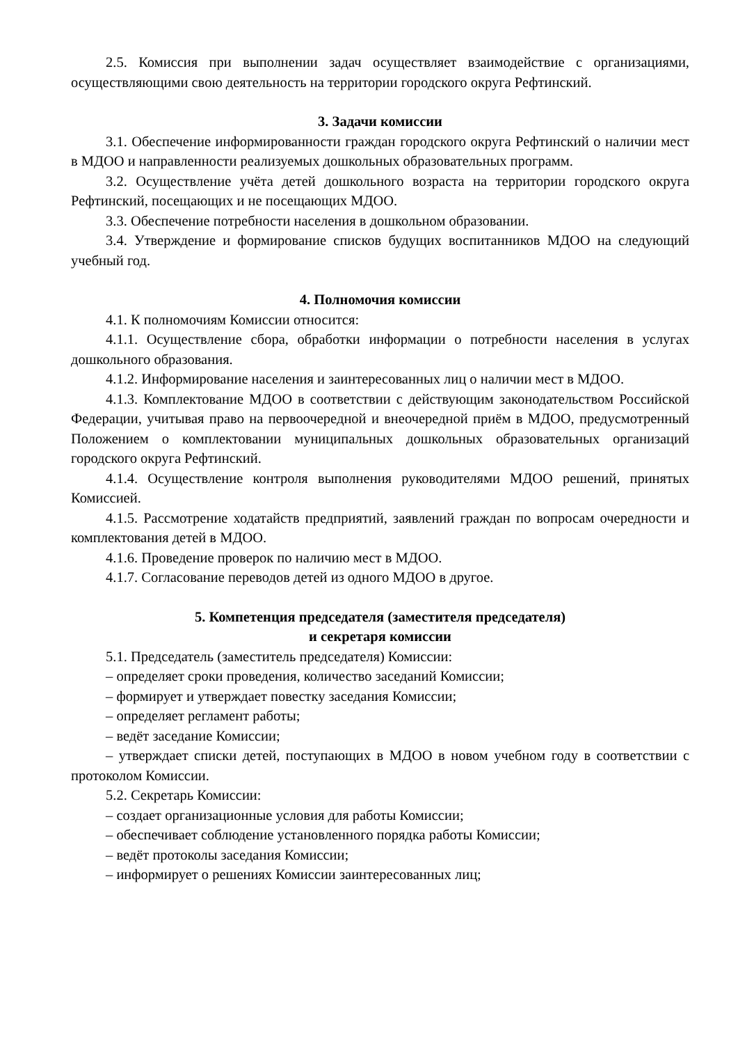2.5. Комиссия при выполнении задач осуществляет взаимодействие с организациями, осуществляющими свою деятельность на территории городского округа Рефтинский.
3. Задачи комиссии
3.1. Обеспечение информированности граждан городского округа Рефтинский о наличии мест в МДОО и направленности реализуемых дошкольных образовательных программ.
3.2. Осуществление учёта детей дошкольного возраста на территории городского округа Рефтинский, посещающих и не посещающих МДОО.
3.3. Обеспечение потребности населения в дошкольном образовании.
3.4. Утверждение и формирование списков будущих воспитанников МДОО на следующий учебный год.
4. Полномочия комиссии
4.1. К полномочиям Комиссии относится:
4.1.1. Осуществление сбора, обработки информации о потребности населения в услугах дошкольного образования.
4.1.2. Информирование населения и заинтересованных лиц о наличии мест в МДОО.
4.1.3. Комплектование МДОО в соответствии с действующим законодательством Российской Федерации, учитывая право на первоочередной и внеочередной приём в МДОО, предусмотренный Положением о комплектовании муниципальных дошкольных образовательных организаций городского округа Рефтинский.
4.1.4. Осуществление контроля выполнения руководителями МДОО решений, принятых Комиссией.
4.1.5. Рассмотрение ходатайств предприятий, заявлений граждан по вопросам очередности и комплектования детей в МДОО.
4.1.6. Проведение проверок по наличию мест в МДОО.
4.1.7. Согласование переводов детей из одного МДОО в другое.
5. Компетенция председателя (заместителя председателя)
и секретаря комиссии
5.1. Председатель (заместитель председателя) Комиссии:
– определяет сроки проведения, количество заседаний Комиссии;
– формирует и утверждает повестку заседания Комиссии;
– определяет регламент работы;
– ведёт заседание Комиссии;
– утверждает списки детей, поступающих в МДОО в новом учебном году в соответствии с протоколом Комиссии.
5.2. Секретарь Комиссии:
– создает организационные условия для работы Комиссии;
– обеспечивает соблюдение установленного порядка работы Комиссии;
– ведёт протоколы заседания Комиссии;
– информирует о решениях Комиссии заинтересованных лиц;